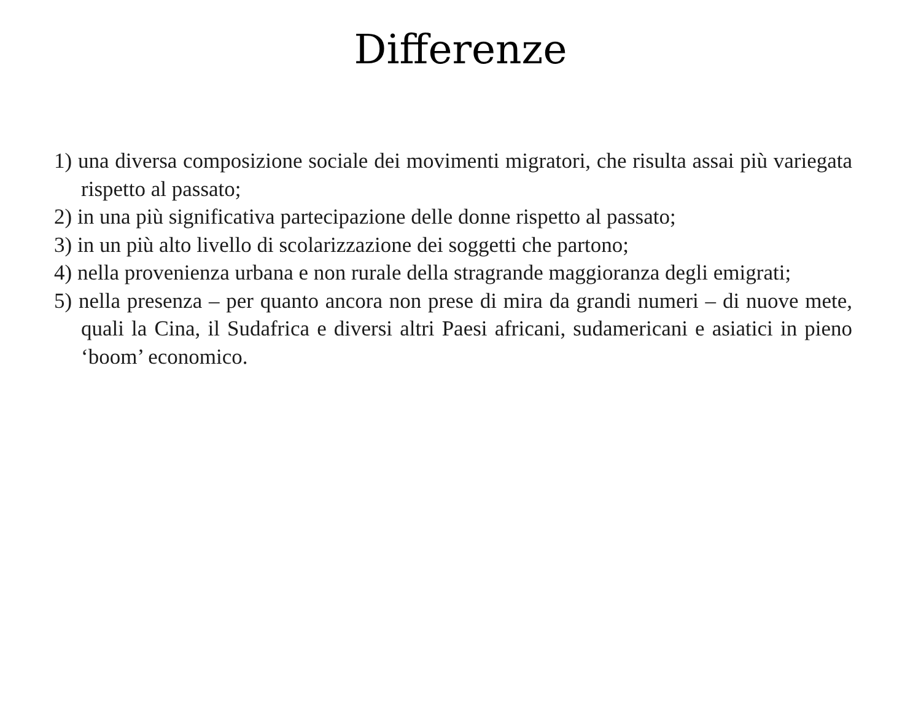Differenze
1) una diversa composizione sociale dei movimenti migratori, che risulta assai più variegata rispetto al passato;
2) in una più significativa partecipazione delle donne rispetto al passato;
3) in un più alto livello di scolarizzazione dei soggetti che partono;
4) nella provenienza urbana e non rurale della stragrande maggioranza degli emigrati;
5) nella presenza – per quanto ancora non prese di mira da grandi numeri – di nuove mete, quali la Cina, il Sudafrica e diversi altri Paesi africani, sudamericani e asiatici in pieno ‘boom’ economico.